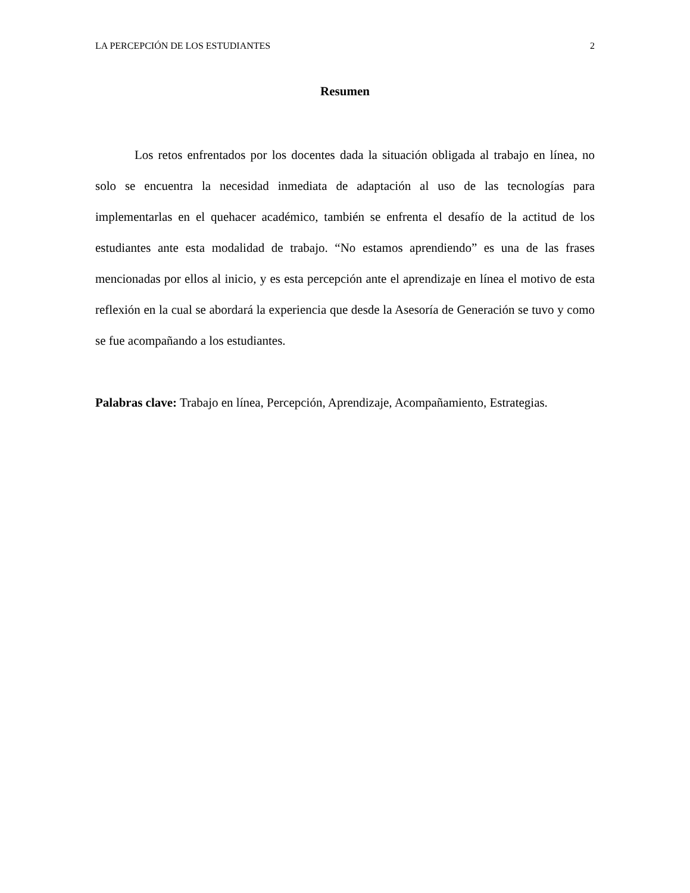LA PERCEPCIÓN DE LOS ESTUDIANTES 2
Resumen
Los retos enfrentados por los docentes dada la situación obligada al trabajo en línea, no solo se encuentra la necesidad inmediata de adaptación al uso de las tecnologías para implementarlas en el quehacer académico, también se enfrenta el desafío de la actitud de los estudiantes ante esta modalidad de trabajo. “No estamos aprendiendo” es una de las frases mencionadas por ellos al inicio, y es esta percepción ante el aprendizaje en línea el motivo de esta reflexión en la cual se abordará la experiencia que desde la Asesoría de Generación se tuvo y como se fue acompañando a los estudiantes.
Palabras clave: Trabajo en línea, Percepción, Aprendizaje, Acompañamiento, Estrategias.